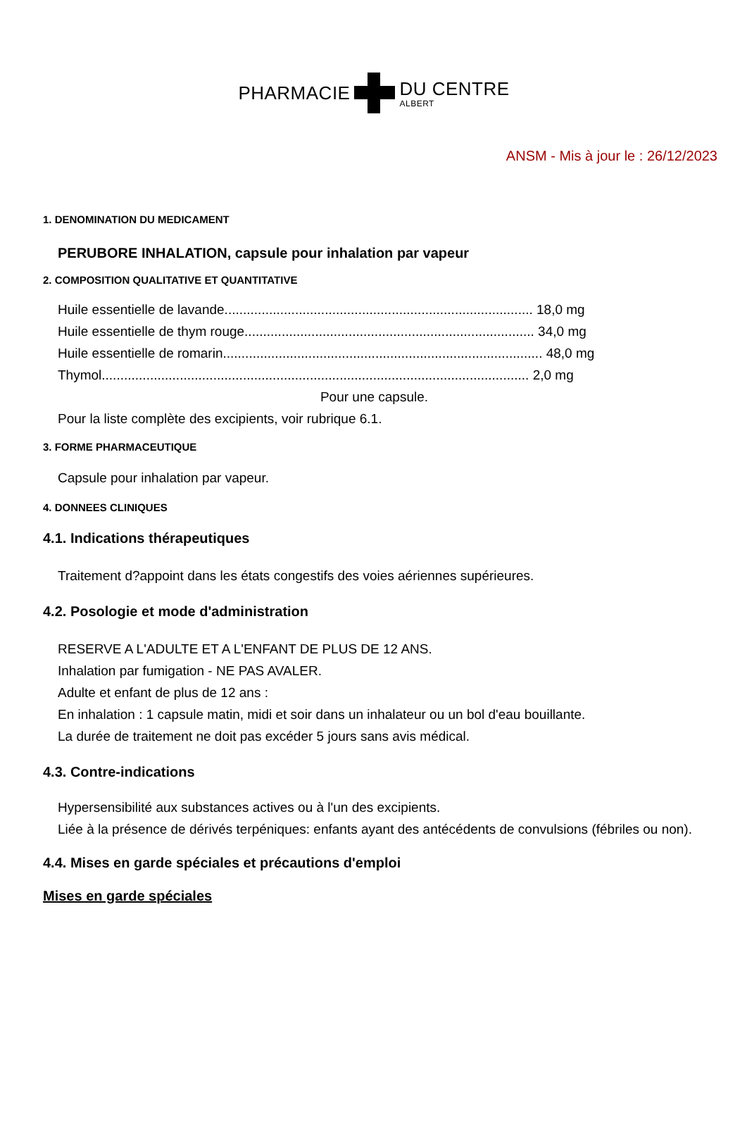PHARMACIE DU CENTRE
ALBERT
ANSM - Mis à jour le : 26/12/2023
1. DENOMINATION DU MEDICAMENT
PERUBORE INHALATION, capsule pour inhalation par vapeur
2. COMPOSITION QUALITATIVE ET QUANTITATIVE
Huile essentielle de lavande................................................................................... 18,0 mg
Huile essentielle de thym rouge.............................................................................. 34,0 mg
Huile essentielle de romarin...................................................................................... 48,0 mg
Thymol................................................................................................................... 2,0 mg
Pour une capsule.
Pour la liste complète des excipients, voir rubrique 6.1.
3. FORME PHARMACEUTIQUE
Capsule pour inhalation par vapeur.
4. DONNEES CLINIQUES
4.1. Indications thérapeutiques
Traitement d?appoint dans les états congestifs des voies aériennes supérieures.
4.2. Posologie et mode d'administration
RESERVE A L'ADULTE ET A L'ENFANT DE PLUS DE 12 ANS.
Inhalation par fumigation - NE PAS AVALER.
Adulte et enfant de plus de 12 ans :
En inhalation : 1 capsule matin, midi et soir dans un inhalateur ou un bol d'eau bouillante.
La durée de traitement ne doit pas excéder 5 jours sans avis médical.
4.3. Contre-indications
Hypersensibilité aux substances actives ou à l'un des excipients.
Liée à la présence de dérivés terpéniques: enfants ayant des antécédents de convulsions (fébriles ou non).
4.4. Mises en garde spéciales et précautions d'emploi
Mises en garde spéciales